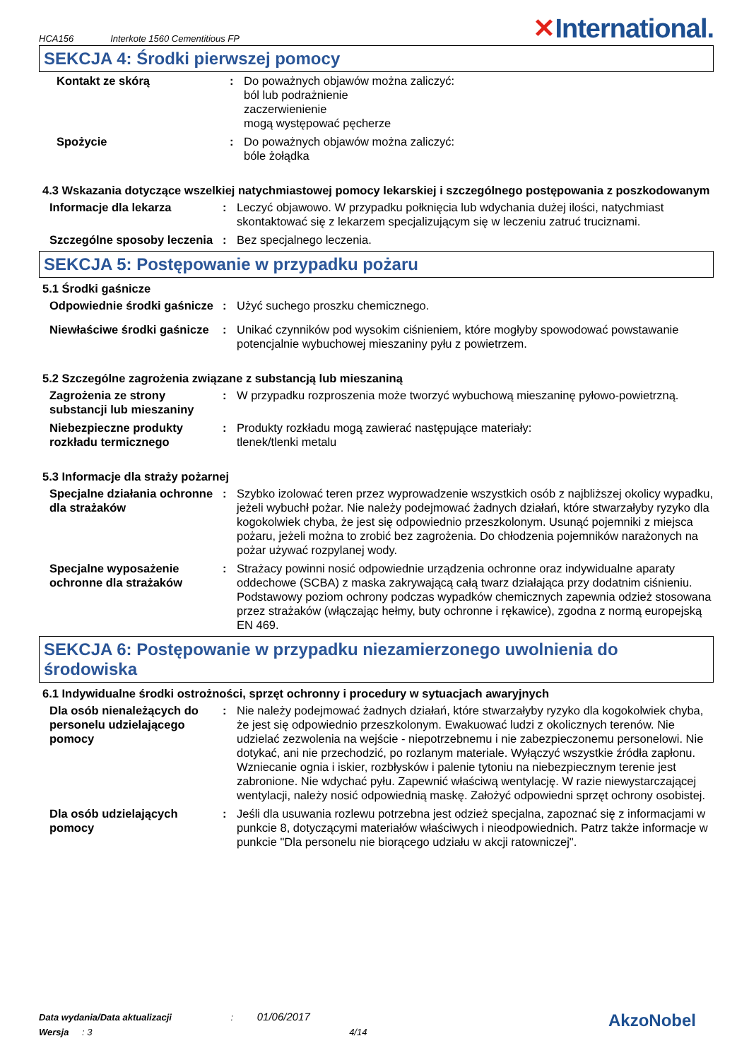HCA156 Interkote 1560 Cementitious FP
✕International.
SEKCJA 4: Środki pierwszej pomocy
Kontakt ze skórą : Do poważnych objawów można zaliczyć:
ból lub podrażnienie
zaczerwienienie
mogą występować pęcherze
Spożycie : Do poważnych objawów można zaliczyć:
bóle żołądka
4.3 Wskazania dotyczące wszelkiej natychmiastowej pomocy lekarskiej i szczególnego postępowania z poszkodowanym
Informacje dla lekarza : Leczyć objawowo. W przypadku połknięcia lub wdychania dużej ilości, natychmiast skontaktować się z lekarzem specjalizującym się w leczeniu zatruć truciznami.
Szczególne sposoby leczenia
: Bez specjalnego leczenia.
SEKCJA 5: Postępowanie w przypadku pożaru
5.1 Środki gaśnicze
Odpowiednie środki gaśnicze
: Użyć suchego proszku chemicznego.
Niewłaściwe środki gaśnicze
: Unikać czynników pod wysokim ciśnieniem, które mogłyby spowodować powstawanie potencjalnie wybuchowej mieszaniny pyłu z powietrzem.
5.2 Szczególne zagrożenia związane z substancją lub mieszaniną
Zagrożenia ze strony substancji lub mieszaniny
: W przypadku rozproszenia może tworzyć wybuchową mieszaninę pyłowo-powietrzną.
Niebezpieczne produkty rozkładu termicznego
: Produkty rozkładu mogą zawierać następujące materiały:
tlenek/tlenki metalu
5.3 Informacje dla straży pożarnej
Specjalne działania ochronne dla strażaków
: Szybko izolować teren przez wyprowadzenie wszystkich osób z najbliższej okolicy wypadku, jeżeli wybuchł pożar. Nie należy podejmować żadnych działań, które stwarzałyby ryzyko dla kogokolwiek chyba, że jest się odpowiednio przeszkolonym. Usunąć pojemniki z miejsca pożaru, jeżeli można to zrobić bez zagrożenia. Do chłodzenia pojemników narażonych na pożar używać rozpylanej wody.
Specjalne wyposażenie ochronne dla strażaków
: Strażacy powinni nosić odpowiednie urządzenia ochronne oraz indywidualne aparaty oddechowe (SCBA) z maska zakrywającą całą twarz działająca przy dodatnim ciśnieniu. Podstawowy poziom ochrony podczas wypadków chemicznych zapewnia odzież stosowana przez strażaków (włączając hełmy, buty ochronne i rękawice), zgodna z normą europejską EN 469.
SEKCJA 6: Postępowanie w przypadku niezamierzonego uwolnienia do środowiska
6.1 Indywidualne środki ostrożności, sprzęt ochronny i procedury w sytuacjach awaryjnych
Dla osób nienależących do personelu udzielającego pomocy
: Nie należy podejmować żadnych działań, które stwarzałyby ryzyko dla kogokolwiek chyba, że jest się odpowiednio przeszkolonym. Ewakuować ludzi z okolicznych terenów. Nie udzielać zezwolenia na wejście - niepotrzebnemu i nie zabezpieczonemu personelowi. Nie dotykać, ani nie przechodzić, po rozlanym materiale. Wyłączyć wszystkie źródła zapłonu. Wzniecanie ognia i iskier, rozbłysków i palenie tytoniu na niebezpiecznym terenie jest zabronione. Nie wdychać pyłu. Zapewnić właściwą wentylację. W razie niewystarczającej wentylacji, należy nosić odpowiednią maskę. Założyć odpowiedni sprzęt ochrony osobistej.
Dla osób udzielających pomocy
: Jeśli dla usuwania rozlewu potrzebna jest odzież specjalna, zapoznać się z informacjami w punkcie 8, dotyczącymi materiałów właściwych i nieodpowiednich. Patrz także informacje w punkcie "Dla personelu nie biorącego udziału w akcji ratowniczej".
Data wydania/Data aktualizacji : 01/06/2017
Wersja : 3 4/14
AkzoNobel